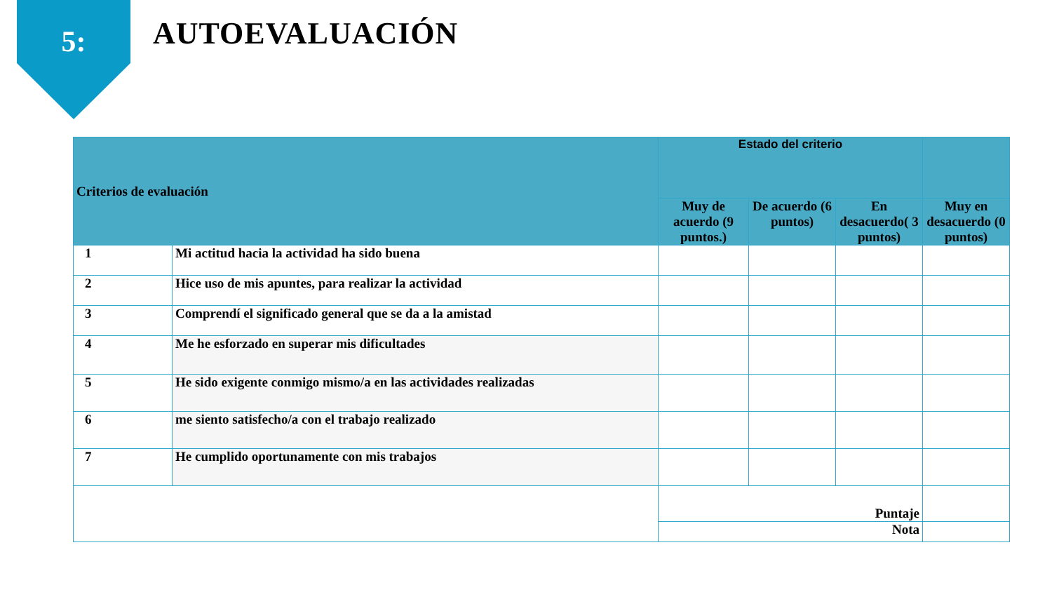5: AUTOEVALUACIÓN
| Criterios de evaluación | | Estado del criterio | | | |
| --- | --- | --- | --- | --- | --- |
| | | Muy de acuerdo (9 puntos.) | De acuerdo (6 puntos) | En desacuerdo( 3 puntos) | Muy en desacuerdo (0 puntos) |
| 1 | Mi actitud hacia la actividad ha sido buena | | | | |
| 2 | Hice uso de mis apuntes, para realizar la actividad | | | | |
| 3 | Comprendí el significado general que se da a la amistad | | | | |
| 4 | Me he esforzado en superar mis dificultades | | | | |
| 5 | He sido exigente conmigo mismo/a en las actividades realizadas | | | | |
| 6 | me siento satisfecho/a con el trabajo realizado | | | | |
| 7 | He cumplido oportunamente con mis trabajos | | | | |
| | | Puntaje | | | |
| | | Nota | | | |